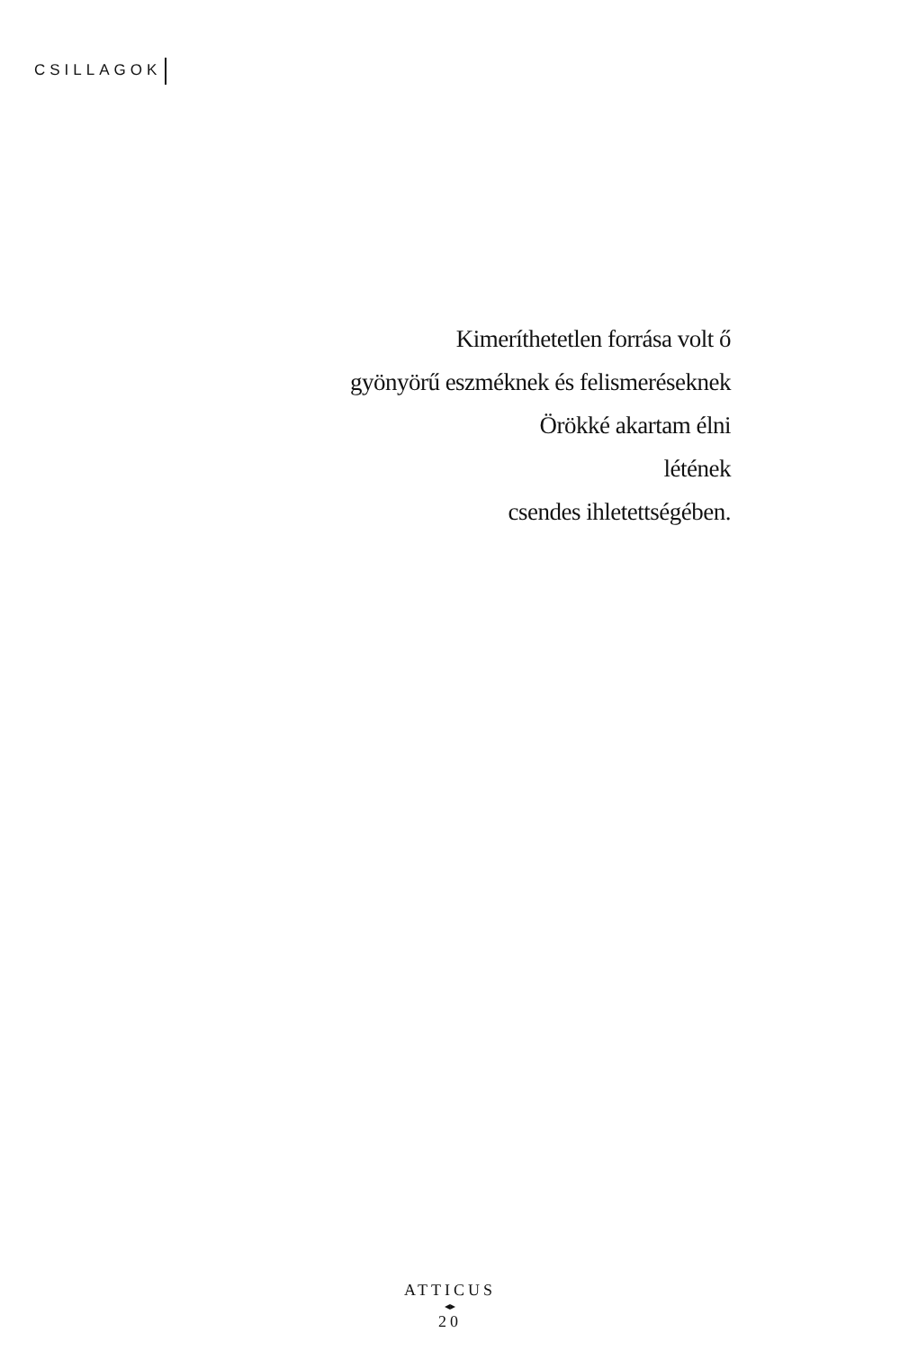CSILLAGOK
Kimeríthetetlen forrása volt ő
gyönyörű eszméknek és felismeréseknek
Örökké akartam élni
létének
csendes ihletettségében.
ATTICUS
◂▸
20